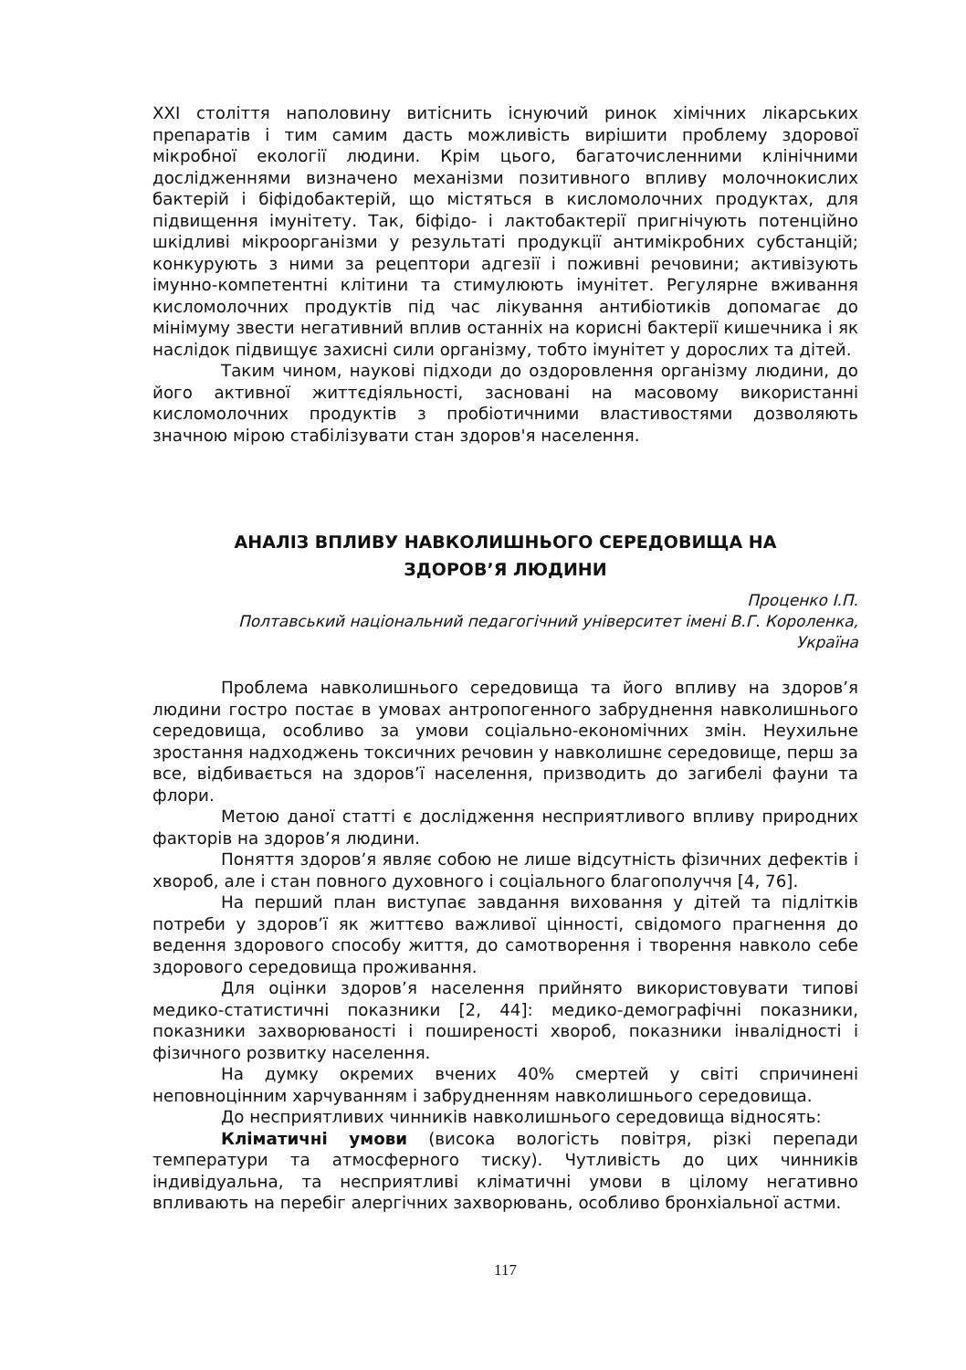XXI століття наполовину витіснить існуючий ринок хімічних лікарських препаратів і тим самим дасть можливість вирішити проблему здорової мікробної екології людини. Крім цього, багаточисленними клінічними дослідженнями визначено механізми позитивного впливу молочнокислих бактерій і біфідобактерій, що містяться в кисломолочних продуктах, для підвищення імунітету. Так, біфідо- і лактобактерії пригнічують потенційно шкідливі мікроорганізми у результаті продукції антимікробних субстанцій; конкурують з ними за рецептори адгезії і поживні речовини; активізують імунно-компетентні клітини та стимулюють імунітет. Регулярне вживання кисломолочних продуктів під час лікування антибіотиків допомагає до мінімуму звести негативний вплив останніх на корисні бактерії кишечника і як наслідок підвищує захисні сили організму, тобто імунітет у дорослих та дітей.
Таким чином, наукові підходи до оздоровлення організму людини, до його активної життєдіяльності, засновані на масовому використанні кисломолочних продуктів з пробіотичними властивостями дозволяють значною мірою стабілізувати стан здоров'я населення.
АНАЛІЗ ВПЛИВУ НАВКОЛИШНЬОГО СЕРЕДОВИЩА НА
ЗДОРОВ’Я ЛЮДИНИ
Проценко І.П.
Полтавський національний педагогічний університет імені В.Г. Короленка,
Україна
Проблема навколишнього середовища та його впливу на здоров’я людини гостро постає в умовах антропогенного забруднення навколишнього середовища, особливо за умови соціально-економічних змін. Неухильне зростання надходжень токсичних речовин у навколишнє середовище, перш за все, відбивається на здоров’ї населення, призводить до загибелі фауни та флори.
Метою даної статті є дослідження несприятливого впливу природних факторів на здоров’я людини.
Поняття здоров’я являє собою не лише відсутність фізичних дефектів і хвороб, але і стан повного духовного і соціального благополуччя [4, 76].
На перший план виступає завдання виховання у дітей та підлітків потреби у здоров’ї як життєво важливої цінності, свідомого прагнення до ведення здорового способу життя, до самотворення і творення навколо себе здорового середовища проживання.
Для оцінки здоров’я населення прийнято використовувати типові медико-статистичні показники [2, 44]: медико-демографічні показники, показники захворюваності і поширеності хвороб, показники інвалідності і фізичного розвитку населення.
На думку окремих вчених 40% смертей у світі спричинені неповноцінним харчуванням і забрудненням навколишнього середовища.
До несприятливих чинників навколишнього середовища відносять:
Кліматичні умови (висока вологість повітря, різкі перепади температури та атмосферного тиску). Чутливість до цих чинників індивідуальна, та несприятливі кліматичні умови в цілому негативно впливають на перебіг алергічних захворювань, особливо бронхіальної астми.
117